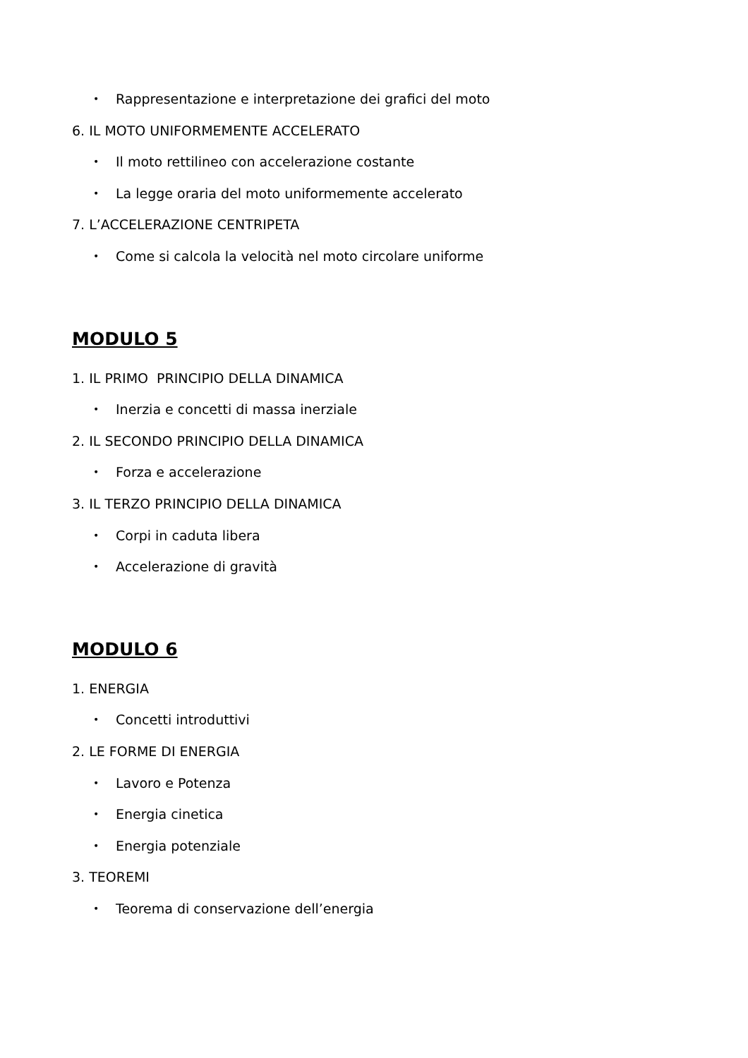• Rappresentazione e interpretazione dei grafici del moto
6. IL MOTO UNIFORMEMENTE ACCELERATO
• Il moto rettilineo con accelerazione costante
• La legge oraria del moto uniformemente accelerato
7. L’ACCELERAZIONE CENTRIPETA
• Come si calcola la velocità nel moto circolare uniforme
MODULO 5
1. IL PRIMO PRINCIPIO DELLA DINAMICA
• Inerzia e concetti di massa inerziale
2. IL SECONDO PRINCIPIO DELLA DINAMICA
• Forza e accelerazione
3. IL TERZO PRINCIPIO DELLA DINAMICA
• Corpi in caduta libera
• Accelerazione di gravità
MODULO 6
1. ENERGIA
• Concetti introduttivi
2. LE FORME DI ENERGIA
• Lavoro e Potenza
• Energia cinetica
• Energia potenziale
3. TEOREMI
• Teorema di conservazione dell’energia